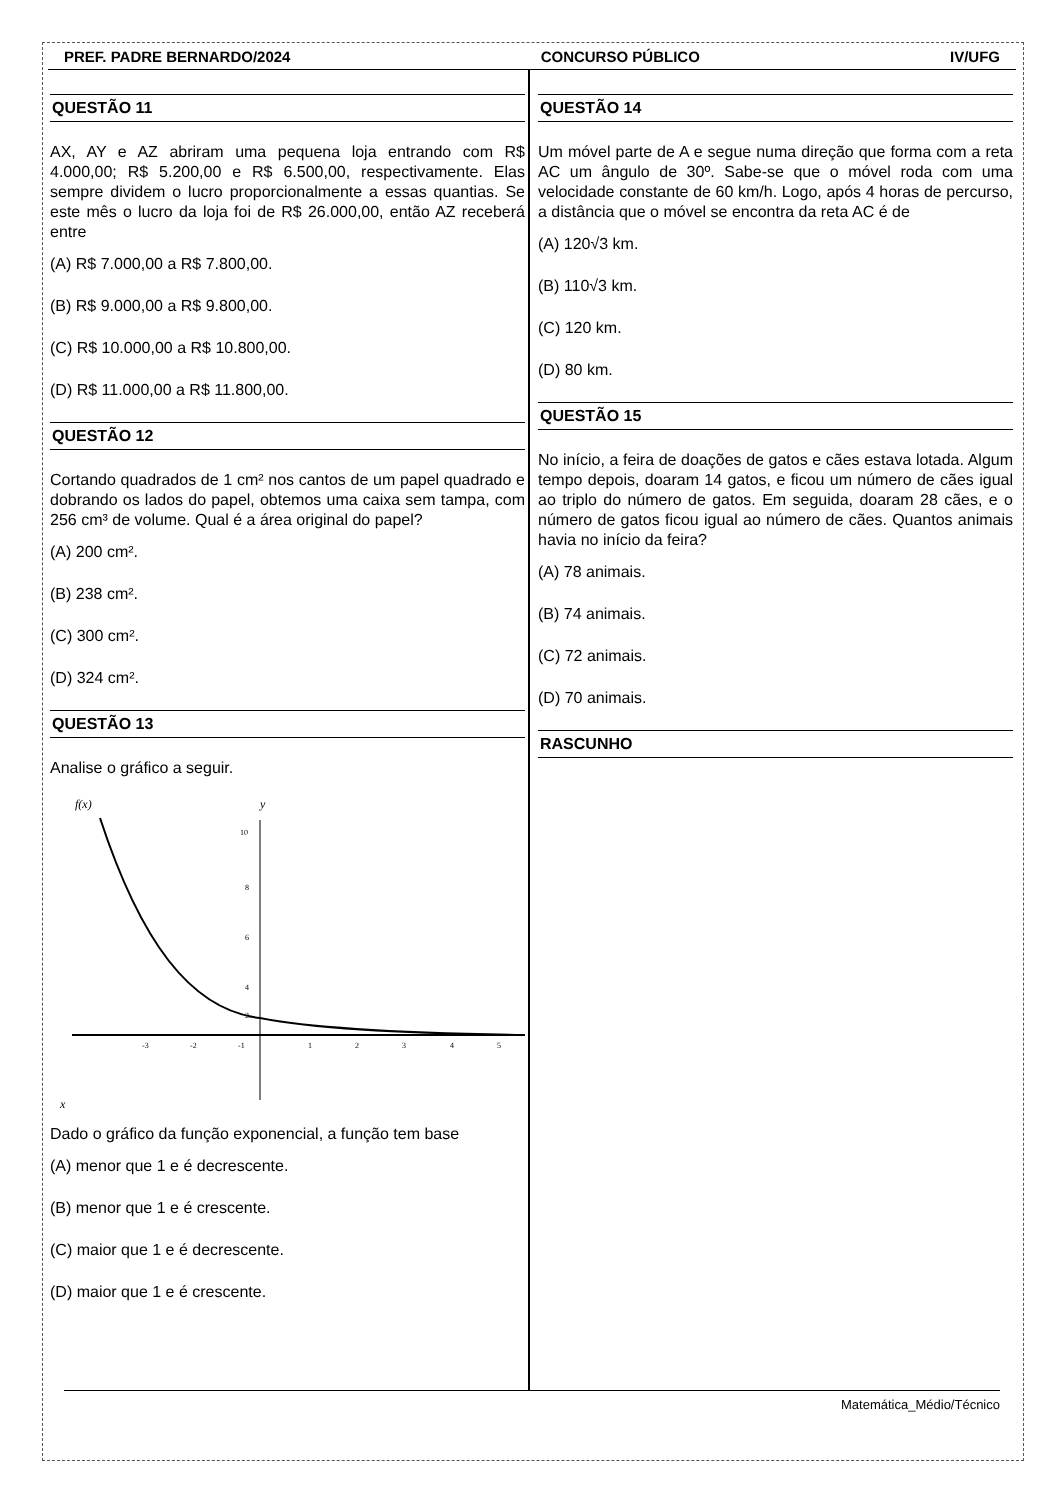PREF. PADRE BERNARDO/2024 CONCURSO PÚBLICO IV/UFG
QUESTÃO 11
AX, AY e AZ abriram uma pequena loja entrando com R$ 4.000,00; R$ 5.200,00 e R$ 6.500,00, respectivamente. Elas sempre dividem o lucro proporcionalmente a essas quantias. Se este mês o lucro da loja foi de R$ 26.000,00, então AZ receberá entre
(A) R$ 7.000,00 a R$ 7.800,00.
(B) R$ 9.000,00 a R$ 9.800,00.
(C) R$ 10.000,00 a R$ 10.800,00.
(D) R$ 11.000,00 a R$ 11.800,00.
QUESTÃO 12
Cortando quadrados de 1 cm² nos cantos de um papel quadrado e dobrando os lados do papel, obtemos uma caixa sem tampa, com 256 cm³ de volume. Qual é a área original do papel?
(A) 200 cm².
(B) 238 cm².
(C) 300 cm².
(D) 324 cm².
QUESTÃO 13
Analise o gráfico a seguir.
f(x)
y
x
10
8
6
4
2
-3
-2
-1
1
2
3
4
5
Dado o gráfico da função exponencial, a função tem base
(A) menor que 1 e é decrescente.
(B) menor que 1 e é crescente.
(C) maior que 1 e é decrescente.
(D) maior que 1 e é crescente.
QUESTÃO 14
Um móvel parte de A e segue numa direção que forma com a reta AC um ângulo de 30º. Sabe-se que o móvel roda com uma velocidade constante de 60 km/h. Logo, após 4 horas de percurso, a distância que o móvel se encontra da reta AC é de
(A) 120√3 km.
(B) 110√3 km.
(C) 120 km.
(D) 80 km.
QUESTÃO 15
No início, a feira de doações de gatos e cães estava lotada. Algum tempo depois, doaram 14 gatos, e ficou um número de cães igual ao triplo do número de gatos. Em seguida, doaram 28 cães, e o número de gatos ficou igual ao número de cães. Quantos animais havia no início da feira?
(A) 78 animais.
(B) 74 animais.
(C) 72 animais.
(D) 70 animais.
RASCUNHO
Matemática_Médio/Técnico